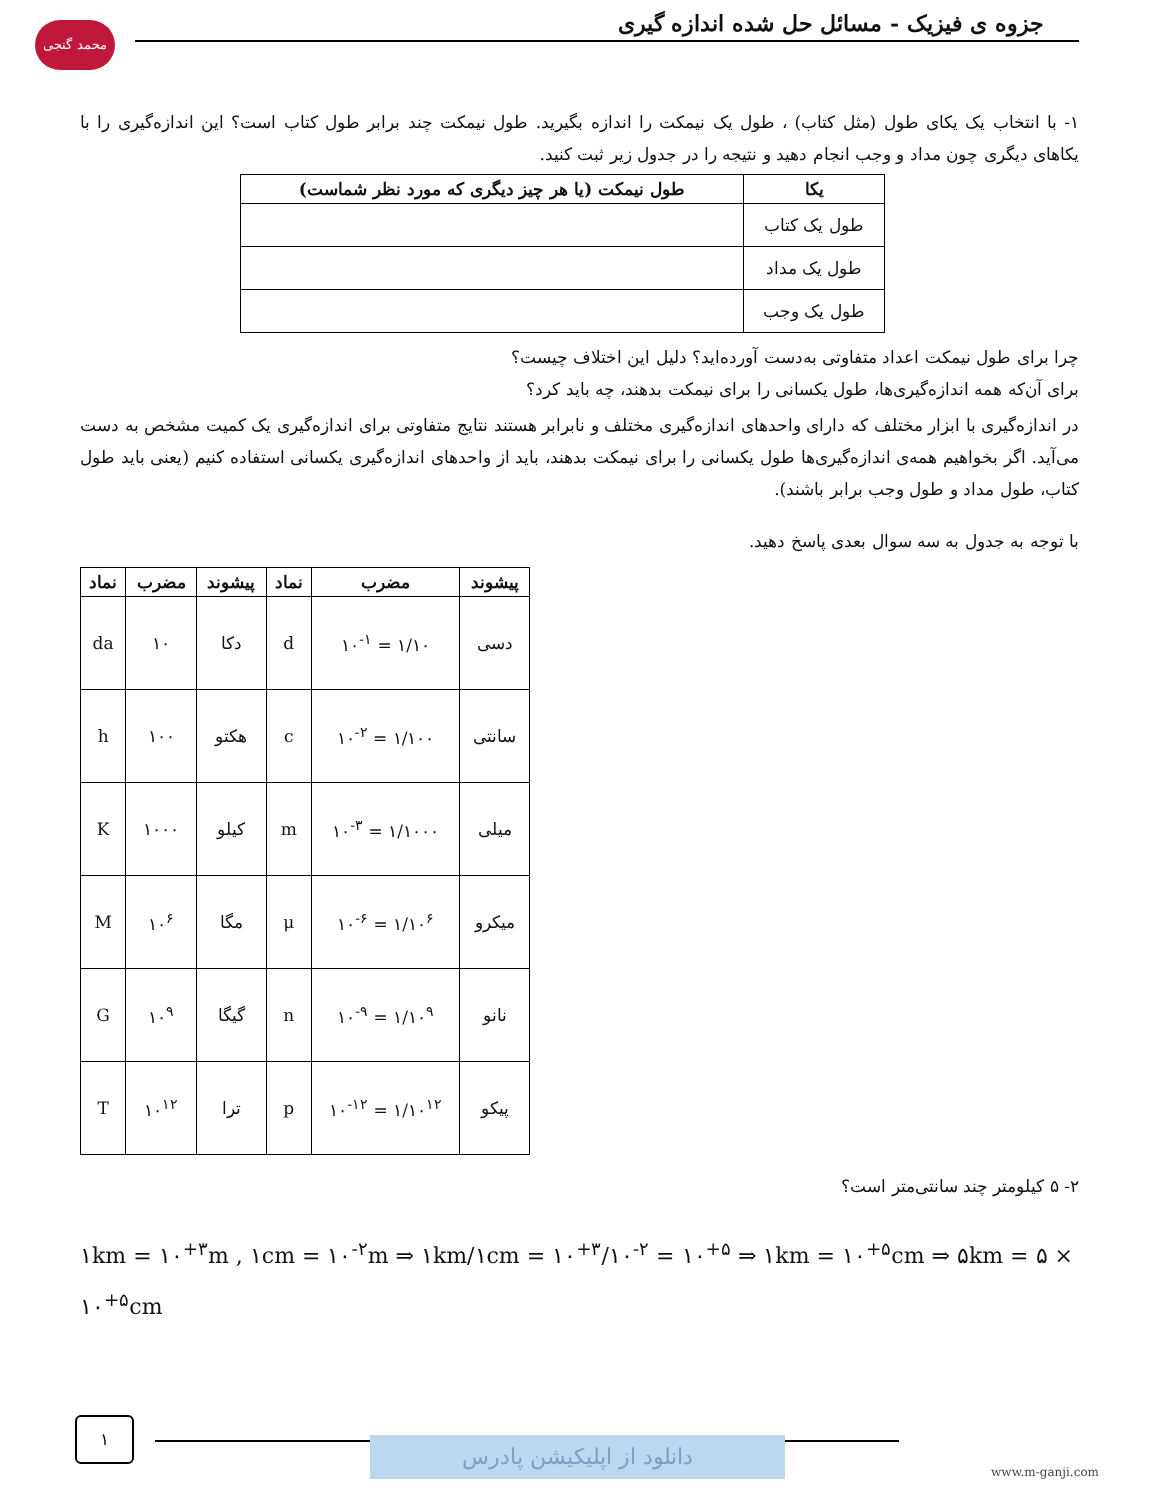محمد گنجی
جزوه ی فیزیک - مسائل حل شده اندازه گیری
۱- با انتخاب یک یکای طول (مثل کتاب) ، طول یک نیمکت را اندازه بگیرید. طول نیمکت چند برابر طول کتاب است؟ این اندازه‌گیری را با یکاهای دیگری چون مداد و وجب انجام دهید و نتیجه را در جدول زیر ثبت کنید.
| یکا | طول نیمکت (یا هر چیز دیگری که مورد نظر شماست) |
| --- | --- |
| طول یک کتاب | |
| طول یک مداد | |
| طول یک وجب | |
چرا برای طول نیمکت اعداد متفاوتی به‌دست آورده‌اید؟ دلیل این اختلاف چیست؟
برای آن‌که همه اندازه‌گیری‌ها، طول یکسانی را برای نیمکت بدهند، چه باید کرد؟
در اندازه‌گیری با ابزار مختلف که دارای واحدهای اندازه‌گیری مختلف و نابرابر هستند نتایج متفاوتی برای اندازه‌گیری یک کمیت مشخص به دست می‌آید. اگر بخواهیم همه‌ی اندازه‌گیری‌ها طول یکسانی را برای نیمکت بدهند، باید از واحدهای اندازه‌گیری یکسانی استفاده کنیم (یعنی باید طول کتاب، طول مداد و طول وجب برابر باشند).
با توجه به جدول به سه سوال بعدی پاسخ دهید.
| پیشوند | مضرب | نماد | پیشوند | مضرب | نماد |
| --- | --- | --- | --- | --- | --- |
| دسی | ۱/۱۰ = ۱۰<sup>-۱</sup> | d | دکا | ۱۰ | da |
| سانتی | ۱/۱۰۰ = ۱۰<sup>-۲</sup> | c | هکتو | ۱۰۰ | h |
| میلی | ۱/۱۰۰۰ = ۱۰<sup>-۳</sup> | m | کیلو | ۱۰۰۰ | K |
| میکرو | ۱/۱۰<sup>۶</sup> = ۱۰<sup>-۶</sup> | μ | مگا | ۱۰<sup>۶</sup> | M |
| نانو | ۱/۱۰<sup>۹</sup> = ۱۰<sup>-۹</sup> | n | گیگا | ۱۰<sup>۹</sup> | G |
| پیکو | ۱/۱۰<sup>۱۲</sup> = ۱۰<sup>-۱۲</sup> | p | ترا | ۱۰<sup>۱۲</sup> | T |
۲- ۵ کیلومتر چند سانتی‌متر است؟
۱km = ۱۰<sup>+۳</sup>m , ۱cm = ۱۰<sup>-۲</sup>m ⇒ ۱km/۱cm = ۱۰<sup>+۳</sup>/۱۰<sup>-۲</sup> = ۱۰<sup>+۵</sup> ⇒ ۱km = ۱۰<sup>+۵</sup>cm ⇒ ۵km = ۵ × ۱۰<sup>+۵</sup>cm
۱
دانلود از اپلیکیشن پادرس
www.m-ganji.com